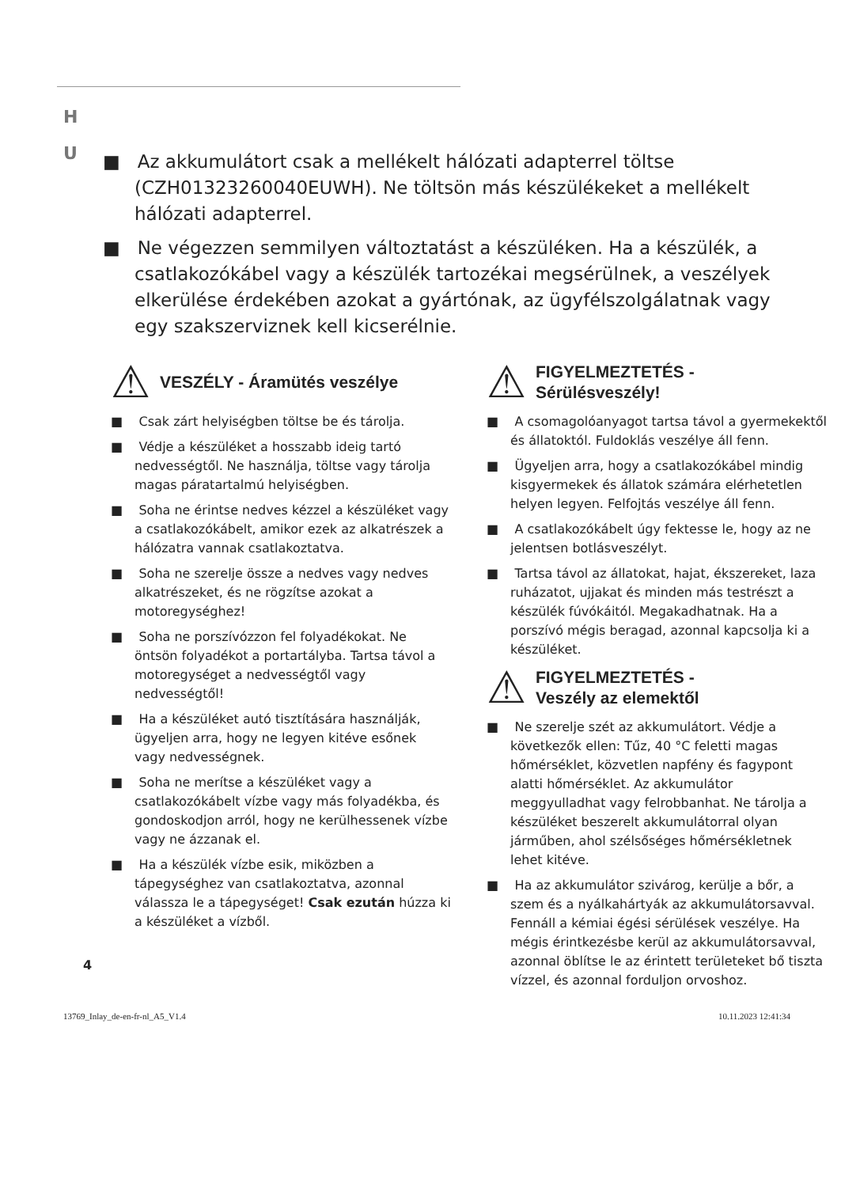H U
■ Az akkumulátort csak a mellékelt hálózati adapterrel töltse (CZH01323260040EUWH). Ne töltsön más készülékeket a mellékelt hálózati adapterrel.
■ Ne végezzen semmilyen változtatást a készüléken. Ha a készülék, a csatlakozókábel vagy a készülék tartozékai megsérülnek, a veszélyek elkerülése érdekében azokat a gyártónak, az ügyfélszolgálatnak vagy egy szakszerviznek kell kicserélnie.
⚠ VESZÉLY - Áramütés veszélye
■ Csak zárt helyiségben töltse be és tárolja.
■ Védje a készüléket a hosszabb ideig tartó nedvességtől. Ne használja, töltse vagy tárolja magas páratartalmú helyiségben.
■ Soha ne érintse nedves kézzel a készüléket vagy a csatlakozókábelt, amikor ezek az alkatrészek a hálózatra vannak csatlakoztatva.
■ Soha ne szerelje össze a nedves vagy nedves alkatrészeket, és ne rögzítse azokat a motoregységhez!
■ Soha ne porszívózzon fel folyadékokat. Ne öntsön folyadékot a portartályba. Tartsa távol a motoregységet a nedvességtől vagy nedvességtől!
■ Ha a készüléket autó tisztítására használják, ügyeljen arra, hogy ne legyen kitéve esőnek vagy nedvességnek.
■ Soha ne merítse a készüléket vagy a csatlakozókábelt vízbe vagy más folyadékba, és gondoskodjon arról, hogy ne kerülhessenek vízbe vagy ne ázzanak el.
■ Ha a készülék vízbe esik, miközben a tápegységhez van csatlakoztatva, azonnal válassza le a tápegységet! Csak ezután húzza ki a készüléket a vízből.
⚠ FIGYELMEZTETÉS -
Sérülésveszély!
■ A csomagolóanyagot tartsa távol a gyermekektől és állatoktól. Fuldoklás veszélye áll fenn.
■ Ügyeljen arra, hogy a csatlakozókábel mindig kisgyermekek és állatok számára elérhetetlen helyen legyen. Felfojtás veszélye áll fenn.
■ A csatlakozókábelt úgy fektesse le, hogy az ne jelentsen botlásveszélyt.
■ Tartsa távol az állatokat, hajat, ékszereket, laza ruházatot, ujjakat és minden más testrészt a készülék fúvókáitól. Megakadhatnak. Ha a porszívó mégis beragad, azonnal kapcsolja ki a készüléket.
⚠ FIGYELMEZTETÉS -
Veszély az elemektől
■ Ne szerelje szét az akkumulátort. Védje a következők ellen: Tűz, 40 °C feletti magas hőmérséklet, közvetlen napfény és fagypont alatti hőmérséklet. Az akkumulátor meggyulladhat vagy felrobbanhat. Ne tárolja a készüléket beszerelt akkumulátorral olyan járműben, ahol szélsőséges hőmérsékletnek lehet kitéve.
■ Ha az akkumulátor szivárog, kerülje a bőr, a szem és a nyálkahártyák az akkumulátorsavval. Fennáll a kémiai égési sérülések veszélye. Ha mégis érintkezésbe kerül az akkumulátorsavval, azonnal öblítse le az érintett területeket bő tiszta vízzel, és azonnal forduljon orvoshoz.
4
13769_Inlay_de-en-fr-nl_A5_V1.4 10.11.2023 12:41:34